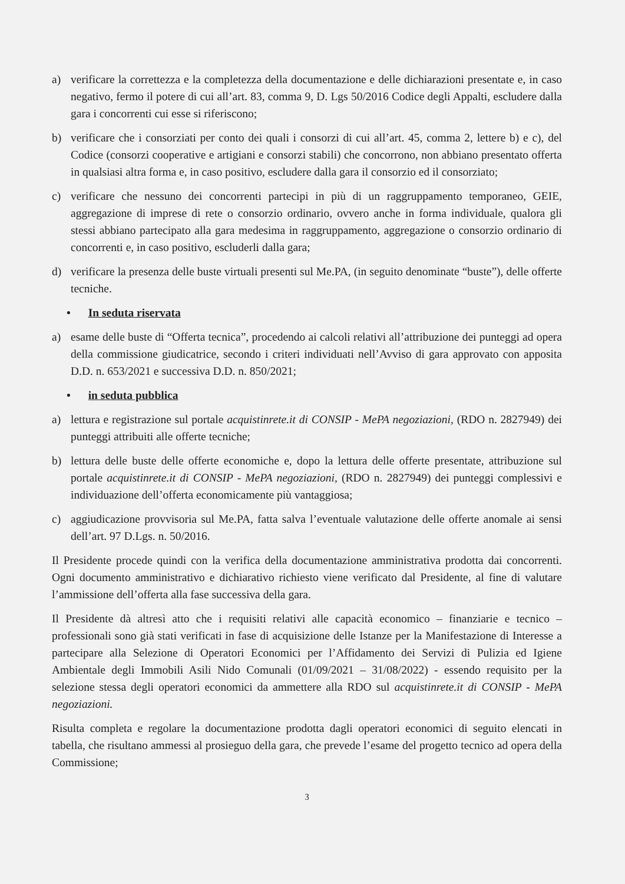a) verificare la correttezza e la completezza della documentazione e delle dichiarazioni presentate e, in caso negativo, fermo il potere di cui all’art. 83, comma 9, D. Lgs 50/2016 Codice degli Appalti, escludere dalla gara i concorrenti cui esse si riferiscono;
b) verificare che i consorziati per conto dei quali i consorzi di cui all’art. 45, comma 2, lettere b) e c), del Codice (consorzi cooperative e artigiani e consorzi stabili) che concorrono, non abbiano presentato offerta in qualsiasi altra forma e, in caso positivo, escludere dalla gara il consorzio ed il consorziato;
c) verificare che nessuno dei concorrenti partecipi in più di un raggruppamento temporaneo, GEIE, aggregazione di imprese di rete o consorzio ordinario, ovvero anche in forma individuale, qualora gli stessi abbiano partecipato alla gara medesima in raggruppamento, aggregazione o consorzio ordinario di concorrenti e, in caso positivo, escluderli dalla gara;
d) verificare la presenza delle buste virtuali presenti sul Me.PA, (in seguito denominate “buste”), delle offerte tecniche.
• In seduta riservata
a) esame delle buste di “Offerta tecnica”, procedendo ai calcoli relativi all’attribuzione dei punteggi ad opera della commissione giudicatrice, secondo i criteri individuati nell’Avviso di gara approvato con apposita D.D. n. 653/2021 e successiva D.D. n. 850/2021;
• in seduta pubblica
a) lettura e registrazione sul portale acquistinrete.it di CONSIP - MePA negoziazioni, (RDO n. 2827949) dei punteggi attribuiti alle offerte tecniche;
b) lettura delle buste delle offerte economiche e, dopo la lettura delle offerte presentate, attribuzione sul portale acquistinrete.it di CONSIP - MePA negoziazioni, (RDO n. 2827949) dei punteggi complessivi e individuazione dell’offerta economicamente più vantaggiosa;
c) aggiudicazione provvisoria sul Me.PA, fatta salva l’eventuale valutazione delle offerte anomale ai sensi dell’art. 97 D.Lgs. n. 50/2016.
Il Presidente procede quindi con la verifica della documentazione amministrativa prodotta dai concorrenti. Ogni documento amministrativo e dichiarativo richiesto viene verificato dal Presidente, al fine di valutare l’ammissione dell’offerta alla fase successiva della gara.
Il Presidente dà altresì atto che i requisiti relativi alle capacità economico – finanziarie e tecnico – professionali sono già stati verificati in fase di acquisizione delle Istanze per la Manifestazione di Interesse a partecipare alla Selezione di Operatori Economici per l’Affidamento dei Servizi di Pulizia ed Igiene Ambientale degli Immobili Asili Nido Comunali (01/09/2021 – 31/08/2022) - essendo requisito per la selezione stessa degli operatori economici da ammettere alla RDO sul acquistinrete.it di CONSIP - MePA negoziazioni.
Risulta completa e regolare la documentazione prodotta dagli operatori economici di seguito elencati in tabella, che risultano ammessi al prosieguo della gara, che prevede l’esame del progetto tecnico ad opera della Commissione;
3